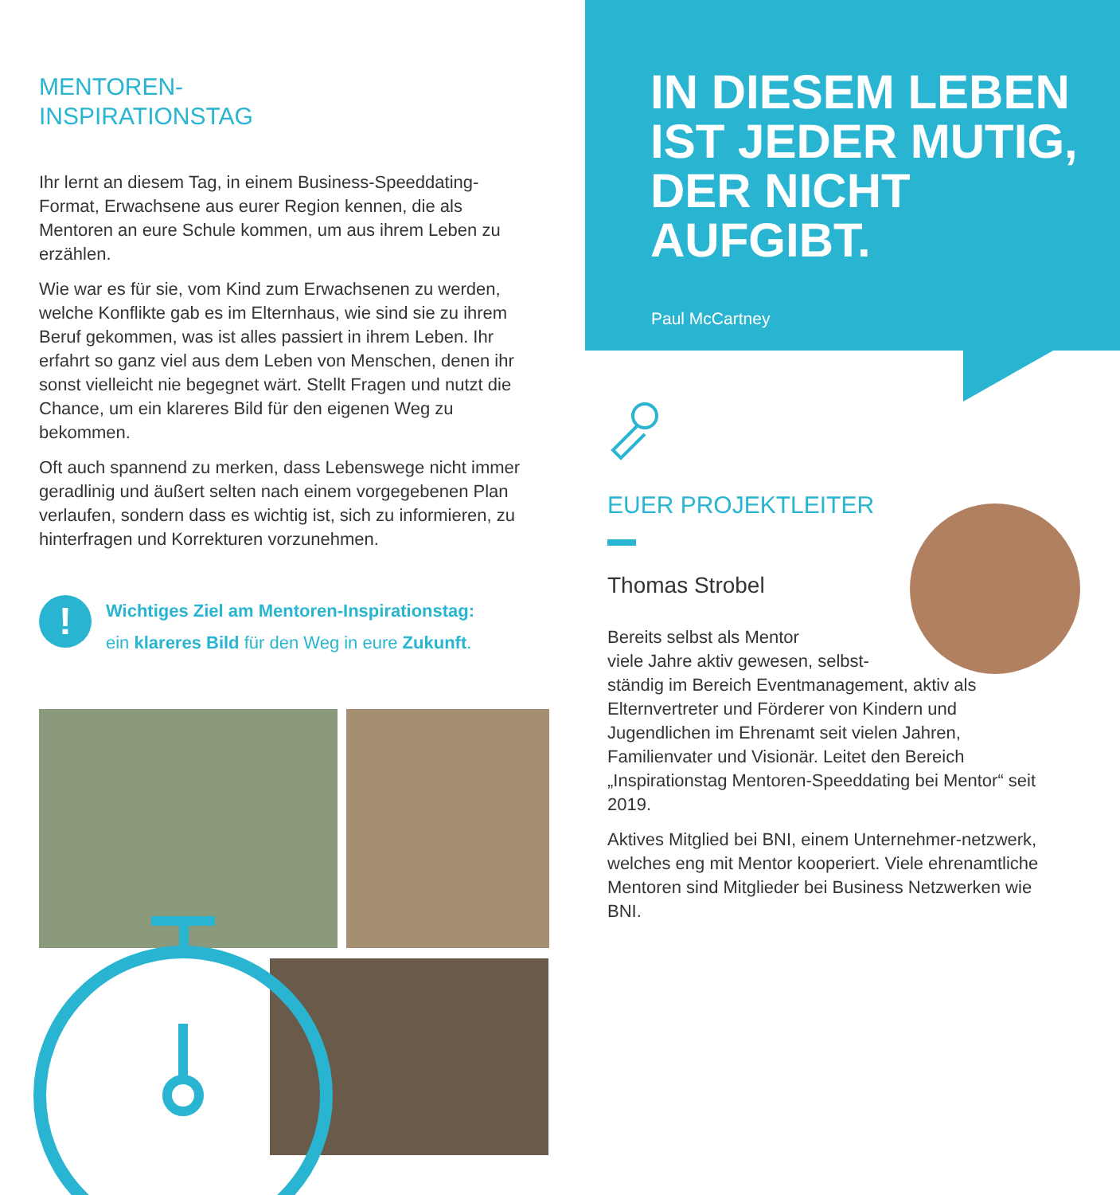MENTOREN-
INSPIRATIONSTAG
Ihr lernt an diesem Tag, in einem Business-Speeddating-Format, Erwachsene aus eurer Region kennen, die als Mentoren an eure Schule kommen, um aus ihrem Leben zu erzählen.
Wie war es für sie, vom Kind zum Erwachsenen zu werden, welche Konflikte gab es im Elternhaus, wie sind sie zu ihrem Beruf gekommen, was ist alles passiert in ihrem Leben. Ihr erfahrt so ganz viel aus dem Leben von Menschen, denen ihr sonst vielleicht nie begegnet wärt. Stellt Fragen und nutzt die Chance, um ein klareres Bild für den eigenen Weg zu bekommen.
Oft auch spannend zu merken, dass Lebenswege nicht immer geradlinig und äußert selten nach einem vorgegebenen Plan verlaufen, sondern dass es wichtig ist, sich zu informieren, zu hinterfragen und Korrekturen vorzunehmen.
!
Wichtiges Ziel am Mentoren-Inspirationstag:
ein klareres Bild für den Weg in eure Zukunft.
IN DIESEM LEBEN IST JEDER MUTIG, DER NICHT AUFGIBT.
Paul McCartney
EUER PROJEKTLEITER
Thomas Strobel
Bereits selbst als Mentor
viele Jahre aktiv gewesen, selbst-
ständig im Bereich Eventmanagement, aktiv als Elternvertreter und Förderer von Kindern und Jugendlichen im Ehrenamt seit vielen Jahren, Familienvater und Visionär. Leitet den Bereich „Inspirationstag Mentoren-Speeddating bei Mentor“ seit 2019.
Aktives Mitglied bei BNI, einem Unternehmer-netzwerk, welches eng mit Mentor kooperiert. Viele ehrenamtliche Mentoren sind Mitglieder bei Business Netzwerken wie BNI.